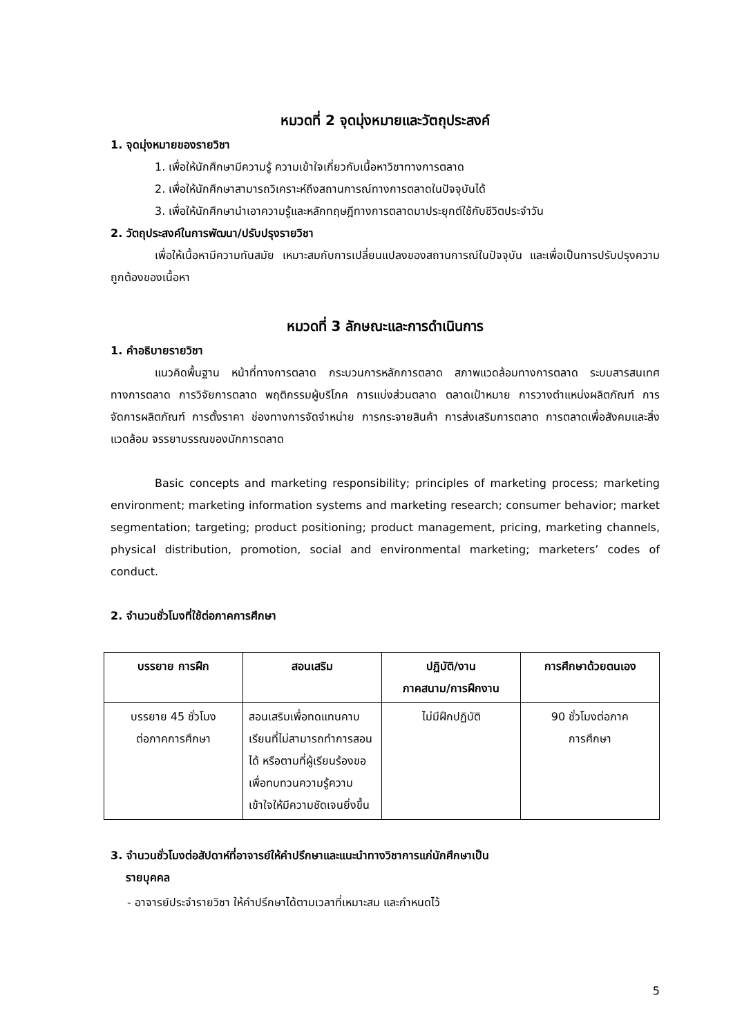หมวดที่ 2 จุดมุ่งหมายและวัตถุประสงค์
1. จุดมุ่งหมายของรายวิชา
1. เพื่อให้นักศึกษามีความรู้ ความเข้าใจเกี่ยวกับเนื้อหาวิชาทางการตลาด
2. เพื่อให้นักศึกษาสามารถวิเคราะห์ถึงสถานการณ์ทางการตลาดในปัจจุบันได้
3. เพื่อให้นักศึกษานำเอาความรู้และหลักทฤษฎีทางการตลาดมาประยุกต์ใช้กับชีวิตประจำวัน
2. วัตถุประสงค์ในการพัฒนา/ปรับปรุงรายวิชา
เพื่อให้เนื้อหามีความทันสมัย เหมาะสมกับการเปลี่ยนแปลงของสถานการณ์ในปัจจุบัน และเพื่อเป็นการปรับปรุงความถูกต้องของเนื้อหา
หมวดที่ 3 ลักษณะและการดำเนินการ
1. คำอธิบายรายวิชา
แนวคิดพื้นฐาน หน้าที่ทางการตลาด กระบวนการหลักการตลาด สภาพแวดล้อมทางการตลาด ระบบสารสนเทศทางการตลาด การวิจัยการตลาด พฤติกรรมผู้บริโภค การแบ่งส่วนตลาด ตลาดเป้าหมาย การวางตำแหน่งผลิตภัณฑ์ การจัดการผลิตภัณฑ์ การตั้งราคา ช่องทางการจัดจำหน่าย การกระจายสินค้า การส่งเสริมการตลาด การตลาดเพื่อสังคมและสิ่งแวดล้อม จรรยาบรรณของนักการตลาด
Basic concepts and marketing responsibility; principles of marketing process; marketing environment; marketing information systems and marketing research; consumer behavior; market segmentation; targeting; product positioning; product management, pricing, marketing channels, physical distribution, promotion, social and environmental marketing; marketers’ codes of conduct.
2. จำนวนชั่วโมงที่ใช้ต่อภาคการศึกษา
| บรรยาย การฝึก | สอนเสริม | ปฏิบัติ/งาน ภาคสนาม/การฝึกงาน | การศึกษาด้วยตนเอง |
| --- | --- | --- | --- |
| บรรยาย 45 ชั่วโมง ต่อภาคการศึกษา | สอนเสริมเพื่อทดแทนคาบเรียนที่ไม่สามารถทำการสอนได้ หรือตามที่ผู้เรียนร้องขอ เพื่อทบทวนความรู้ความเข้าใจให้มีความชัดเจนยิ่งขึ้น | ไม่มีฝึกปฏิบัติ | 90 ชั่วโมงต่อภาค การศึกษา |
3. จำนวนชั่วโมงต่อสัปดาห์ที่อาจารย์ให้คำปรึกษาและแนะนำทางวิชาการแก่นักศึกษาเป็น
รายบุคคล
- อาจารย์ประจำรายวิชา ให้คำปรึกษาได้ตามเวลาที่เหมาะสม และกำหนดไว้
5